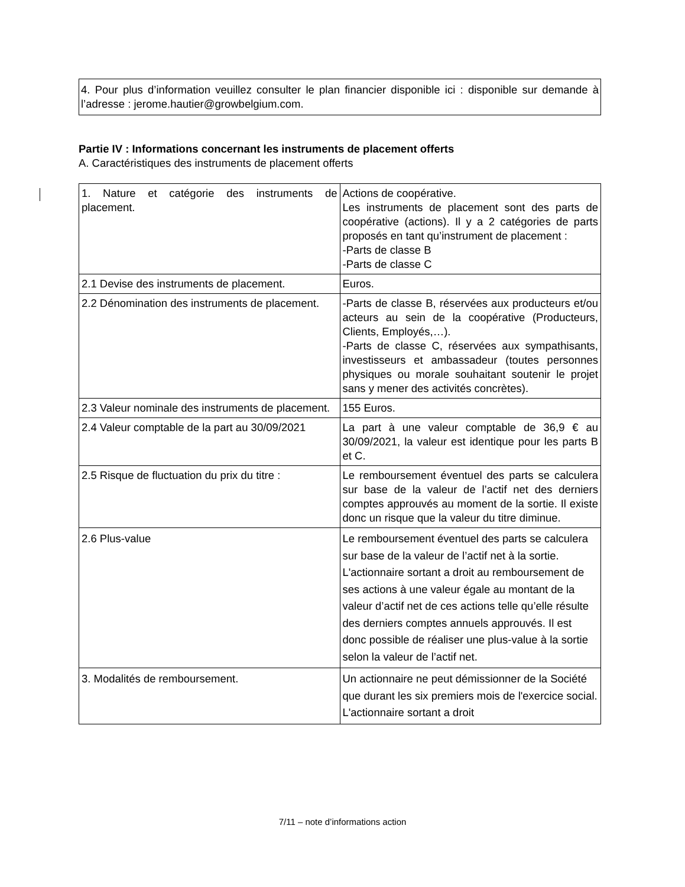4. Pour plus d’information veuillez consulter le plan financier disponible ici : disponible sur demande à l’adresse : jerome.hautier@growbelgium.com.
Partie IV : Informations concernant les instruments de placement offerts
A. Caractéristiques des instruments de placement offerts
| 1. Nature et catégorie des instruments de placement. | Actions de coopérative. Les instruments de placement sont des parts de coopérative (actions). Il y a 2 catégories de parts proposés en tant qu’instrument de placement : -Parts de classe B -Parts de classe C |
| 2.1 Devise des instruments de placement. | Euros. |
| 2.2 Dénomination des instruments de placement. | -Parts de classe B, réservées aux producteurs et/ou acteurs au sein de la coopérative (Producteurs, Clients, Employés,…). -Parts de classe C, réservées aux sympathisants, investisseurs et ambassadeur (toutes personnes physiques ou morale souhaitant soutenir le projet sans y mener des activités concrètes). |
| 2.3 Valeur nominale des instruments de placement. | 155 Euros. |
| 2.4 Valeur comptable de la part au 30/09/2021 | La part à une valeur comptable de 36,9 € au 30/09/2021, la valeur est identique pour les parts B et C. |
| 2.5 Risque de fluctuation du prix du titre : | Le remboursement éventuel des parts se calculera sur base de la valeur de l’actif net des derniers comptes approuvés au moment de la sortie. Il existe donc un risque que la valeur du titre diminue. |
| 2.6 Plus-value | Le remboursement éventuel des parts se calculera sur base de la valeur de l’actif net à la sortie. L'actionnaire sortant a droit au remboursement de ses actions à une valeur égale au montant de la valeur d’actif net de ces actions telle qu’elle résulte des derniers comptes annuels approuvés. Il est donc possible de réaliser une plus-value à la sortie selon la valeur de l’actif net. |
| 3. Modalités de remboursement. | Un actionnaire ne peut démissionner de la Société que durant les six premiers mois de l'exercice social. L'actionnaire sortant a droit |
7/11 – note d’informations action